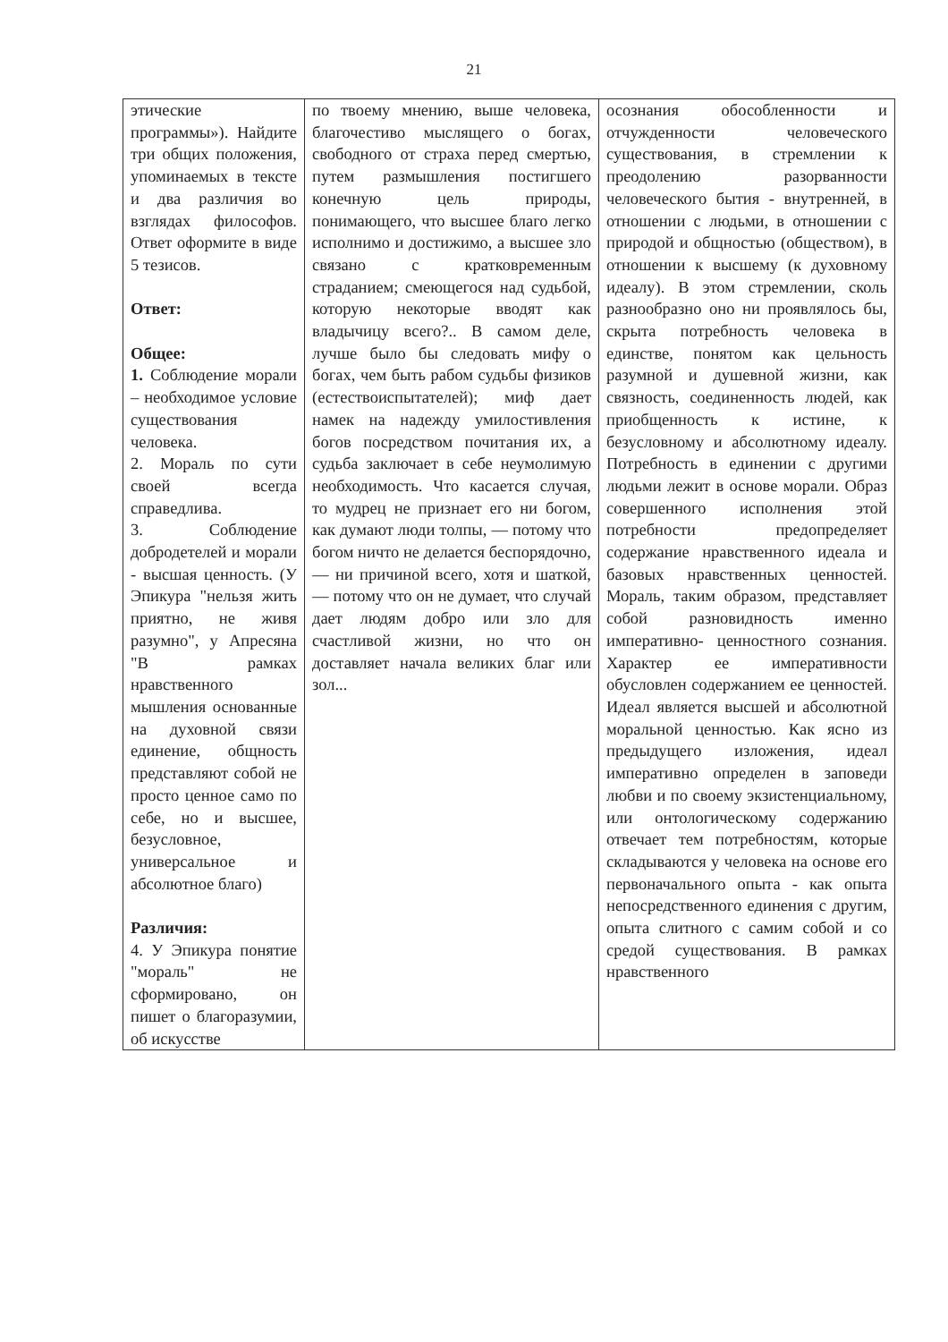21
| этические программы»). Найдите три общих положения, упоминаемых в тексте и два различия во взглядах философов. Ответ оформите в виде 5 тезисов. Ответ: Общее: 1. Соблюдение морали – необходимое условие существования человека. 2. Мораль по сути своей всегда справедлива. 3. Соблюдение добродетелей и морали - высшая ценность. (У Эпикура "нельзя жить приятно, не живя разумно", у Апресяна "В рамках нравственного мышления основанные на духовной связи единение, общность представляют собой не просто ценное само по себе, но и высшее, безусловное, универсальное и абсолютное благо) Различия: 4. У Эпикура понятие "мораль" не сформировано, он пишет о благоразумии, об искусстве | по твоему мнению, выше человека, благочестиво мыслящего о богах, свободного от страха перед смертью, путем размышления постигшего конечную цель природы, понимающего, что высшее благо легко исполнимо и достижимо, а высшее зло связано с кратковременным страданием; смеющегося над судьбой, которую некоторые вводят как владычицу всего?.. В самом деле, лучше было бы следовать мифу о богах, чем быть рабом судьбы физиков (естествоиспытателей); миф дает намек на надежду умилостивления богов посредством почитания их, а судьба заключает в себе неумолимую необходимость. Что касается случая, то мудрец не признает его ни богом, как думают люди толпы, — потому что богом ничто не делается беспорядочно, — ни причиной всего, хотя и шаткой, — потому что он не думает, что случай дает людям добро или зло для счастливой жизни, но что он доставляет начала великих благ или зол... | осознания обособленности и отчужденности человеческого существования, в стремлении к преодолению разорванности человеческого бытия - внутренней, в отношении с людьми, в отношении с природой и общностью (обществом), в отношении к высшему (к духовному идеалу). В этом стремлении, сколь разнообразно оно ни проявлялось бы, скрыта потребность человека в единстве, понятом как цельность разумной и душевной жизни, как связность, соединенность людей, как приобщенность к истине, к безусловному и абсолютному идеалу. Потребность в единении с другими людьми лежит в основе морали. Образ совершенного исполнения этой потребности предопределяет содержание нравственного идеала и базовых нравственных ценностей. Мораль, таким образом, представляет собой разновидность именно императивно- ценностного сознания. Характер ее императивности обусловлен содержанием ее ценностей. Идеал является высшей и абсолютной моральной ценностью. Как ясно из предыдущего изложения, идеал императивно определен в заповеди любви и по своему экзистенциальному, или онтологическому содержанию отвечает тем потребностям, которые складываются у человека на основе его первоначального опыта - как опыта непосредственного единения с другим, опыта слитного с самим собой и со средой существования. В рамках нравственного |